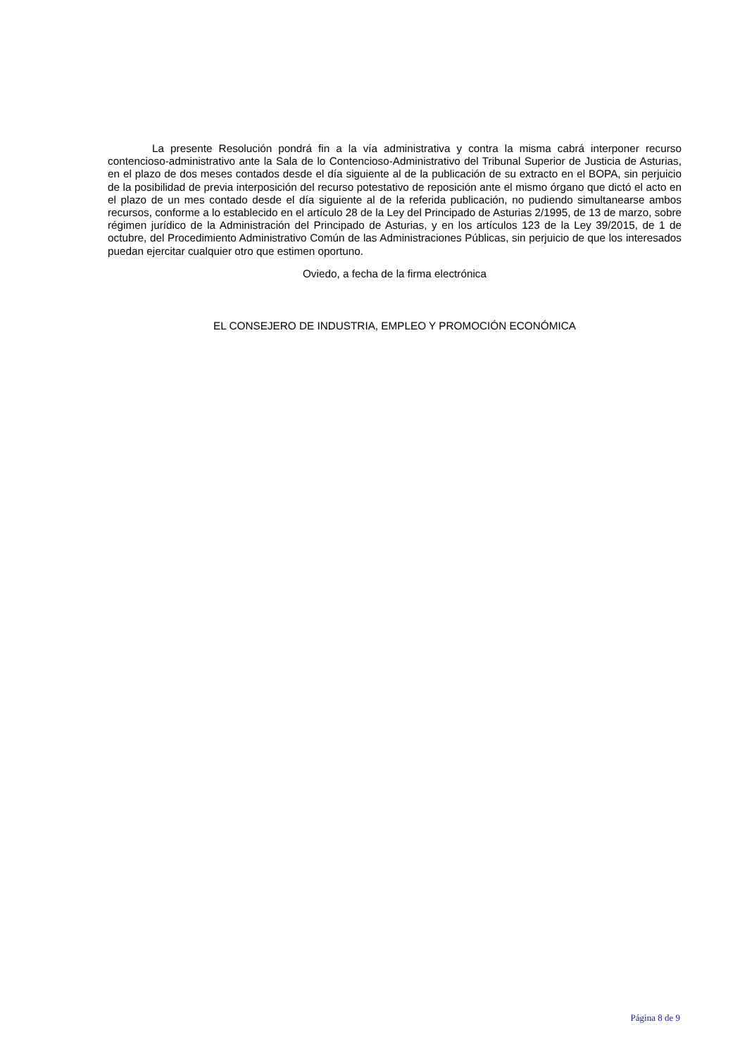La presente Resolución pondrá fin a la vía administrativa y contra la misma cabrá interponer recurso contencioso-administrativo ante la Sala de lo Contencioso-Administrativo del Tribunal Superior de Justicia de Asturias, en el plazo de dos meses contados desde el día siguiente al de la publicación de su extracto en el BOPA, sin perjuicio de la posibilidad de previa interposición del recurso potestativo de reposición ante el mismo órgano que dictó el acto en el plazo de un mes contado desde el día siguiente al de la referida publicación, no pudiendo simultanearse ambos recursos, conforme a lo establecido en el artículo 28 de la Ley del Principado de Asturias 2/1995, de 13 de marzo, sobre régimen jurídico de la Administración del Principado de Asturias, y en los artículos 123 de la Ley 39/2015, de 1 de octubre, del Procedimiento Administrativo Común de las Administraciones Públicas, sin perjuicio de que los interesados puedan ejercitar cualquier otro que estimen oportuno.
Oviedo, a fecha de la firma electrónica
EL CONSEJERO DE INDUSTRIA, EMPLEO Y PROMOCIÓN ECONÓMICA
Página 8 de 9